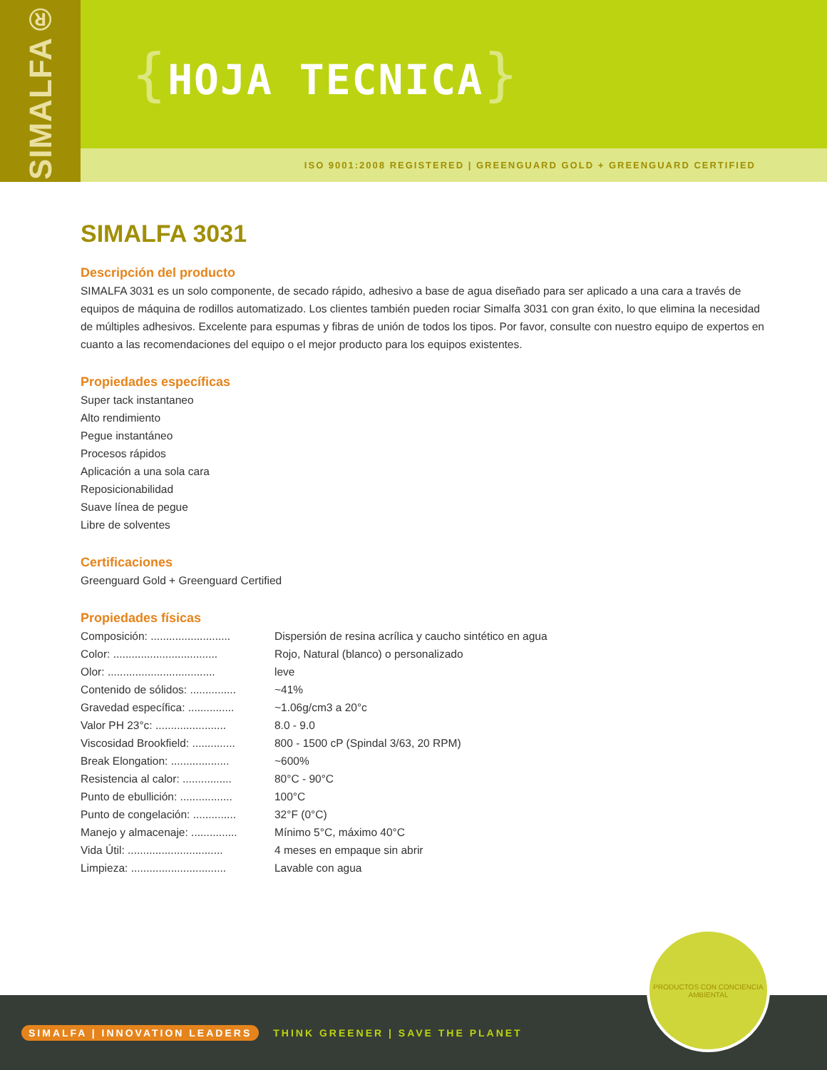SIMALFA®
{HOJA TECNICA}
ISO 9001:2008 REGISTERED | GREENGUARD GOLD + GREENGUARD CERTIFIED
SIMALFA 3031
Descripción del producto
SIMALFA 3031 es un solo componente, de secado rápido, adhesivo a base de agua diseñado para ser aplicado a una cara a través de equipos de máquina de rodillos automatizado. Los clientes también pueden rociar Simalfa 3031 con gran éxito, lo que elimina la necesidad de múltiples adhesivos. Excelente para espumas y fibras de unión de todos los tipos. Por favor, consulte con nuestro equipo de expertos en cuanto a las recomendaciones del equipo o el mejor producto para los equipos existentes.
Propiedades específicas
Super tack instantaneo
Alto rendimiento
Pegue instantáneo
Procesos rápidos
Aplicación a una sola cara
Reposicionabilidad
Suave línea de pegue
Libre de solventes
Certificaciones
Greenguard Gold + Greenguard Certified
Propiedades físicas
| Composición: .......................... | Dispersión de resina acrílica y caucho sintético en agua |
| Color: .................................. | Rojo, Natural (blanco) o personalizado |
| Olor: ................................... | leve |
| Contenido de sólidos: ............... | ~41% |
| Gravedad específica: ............... | ~1.06g/cm3 a 20°c |
| Valor PH 23°c: ....................... | 8.0 - 9.0 |
| Viscosidad Brookfield: .............. | 800 - 1500 cP (Spindal 3/63, 20 RPM) |
| Break Elongation: ................... | ~600% |
| Resistencia al calor: ................ | 80°C - 90°C |
| Punto de ebullición: ................. | 100°C |
| Punto de congelación: .............. | 32°F (0°C) |
| Manejo y almacenaje: ............... | Mínimo 5°C, máximo 40°C |
| Vida Útil: ............................... | 4 meses en empaque sin abrir |
| Limpieza: ............................... | Lavable con agua |
SIMALFA | INNOVATION LEADERS THINK GREENER | SAVE THE PLANET
PRODUCTOS CON CONCIENCIA AMBIENTAL